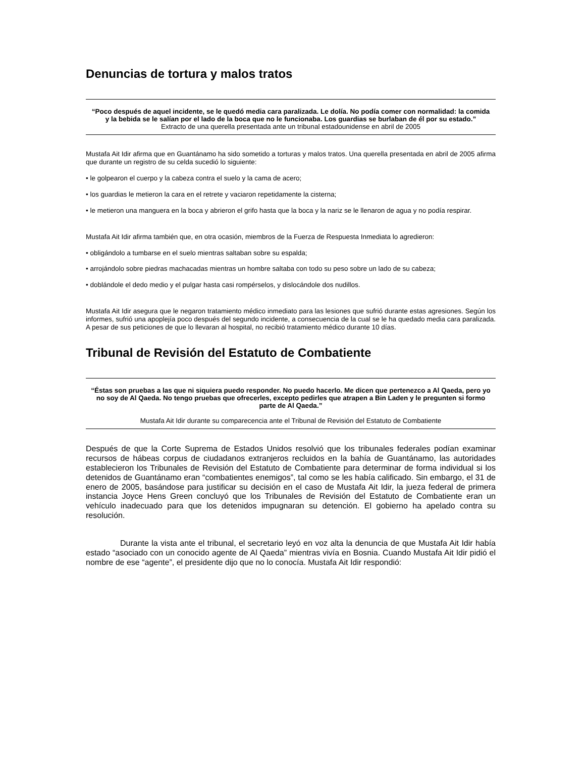Denuncias de tortura y malos tratos
“Poco después de aquel incidente, se le quedó media cara paralizada. Le dolía. No podía comer con normalidad: la comida y la bebida se le salían por el lado de la boca que no le funcionaba. Los guardias se burlaban de él por su estado.”
Extracto de una querella presentada ante un tribunal estadounidense en abril de 2005
Mustafa Ait Idir afirma que en Guantánamo ha sido sometido a torturas y malos tratos. Una querella presentada en abril de 2005 afirma que durante un registro de su celda sucedió lo siguiente:
• le golpearon el cuerpo y la cabeza contra el suelo y la cama de acero;
• los guardias le metieron la cara en el retrete y vaciaron repetidamente la cisterna;
• le metieron una manguera en la boca y abrieron el grifo hasta que la boca y la nariz se le llenaron de agua y no podía respirar.
Mustafa Ait Idir afirma también que, en otra ocasión, miembros de la Fuerza de Respuesta Inmediata lo agredieron:
• obligándolo a tumbarse en el suelo mientras saltaban sobre su espalda;
• arrojándolo sobre piedras machacadas mientras un hombre saltaba con todo su peso sobre un lado de su cabeza;
• doblándole el dedo medio y el pulgar hasta casi rompérselos, y dislocándole dos nudillos.
Mustafa Ait Idir asegura que le negaron tratamiento médico inmediato para las lesiones que sufrió durante estas agresiones. Según los informes, sufrió una apoplejía poco después del segundo incidente, a consecuencia de la cual se le ha quedado media cara paralizada. A pesar de sus peticiones de que lo llevaran al hospital, no recibió tratamiento médico durante 10 días.
Tribunal de Revisión del Estatuto de Combatiente
“Éstas son pruebas a las que ni siquiera puedo responder. No puedo hacerlo. Me dicen que pertenezco a Al Qaeda, pero yo no soy de Al Qaeda. No tengo pruebas que ofrecerles, excepto pedirles que atrapen a Bin Laden y le pregunten si formo parte de Al Qaeda.”
Mustafa Ait Idir durante su comparecencia ante el Tribunal de Revisión del Estatuto de Combatiente
Después de que la Corte Suprema de Estados Unidos resolvió que los tribunales federales podían examinar recursos de hábeas corpus de ciudadanos extranjeros recluidos en la bahía de Guantánamo, las autoridades establecieron los Tribunales de Revisión del Estatuto de Combatiente para determinar de forma individual si los detenidos de Guantánamo eran “combatientes enemigos”, tal como se les había calificado. Sin embargo, el 31 de enero de 2005, basándose para justificar su decisión en el caso de Mustafa Ait Idir, la jueza federal de primera instancia Joyce Hens Green concluyó que los Tribunales de Revisión del Estatuto de Combatiente eran un vehículo inadecuado para que los detenidos impugnaran su detención. El gobierno ha apelado contra su resolución.
Durante la vista ante el tribunal, el secretario leyó en voz alta la denuncia de que Mustafa Ait Idir había estado “asociado con un conocido agente de Al Qaeda” mientras vivía en Bosnia. Cuando Mustafa Ait Idir pidió el nombre de ese “agente”, el presidente dijo que no lo conocía. Mustafa Ait Idir respondió: